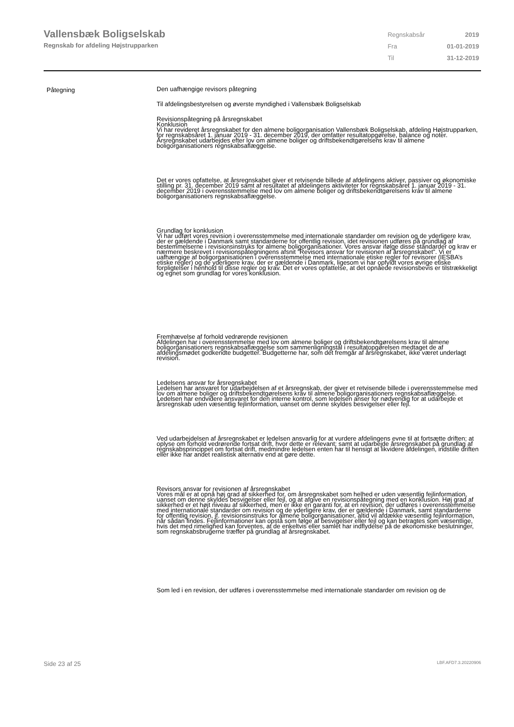Vallensbæk Boligselskab
Regnskab for afdeling Højstrupparken
| Regnskabsår | 2019 |
| Fra | 01-01-2019 |
| Til | 31-12-2019 |
Påtegning
Den uafhængige revisors påtegning
Til afdelingsbestyrelsen og øverste myndighed i Vallensbæk Boligselskab
Revisionspåtegning på årsregnskabet
Konklusion
Vi har revideret årsregnskabet for den almene boligorganisation Vallensbæk Boligselskab, afdeling Højstrupparken, for regnskabsåret 1. januar 2019 - 31. december 2019, der omfatter resultatopgørelse, balance og noter. Årsregnskabet udarbejdes efter lov om almene boliger og driftsbekendtgørelsens krav til almene boligorganisationers regnskabsaflæggelse.
Det er vores opfattelse, at årsregnskabet giver et retvisende billede af afdelingens aktiver, passiver og økonomiske stilling pr. 31. december 2019 samt af resultatet af afdelingens aktiviteter for regnskabsåret 1. januar 2019 - 31. december 2019 i overensstemmelse med lov om almene boliger og driftsbekendtgørelsens krav til almene boligorganisationers regnskabsaflæggelse.
Grundlag for konklusion
Vi har udført vores revision i overensstemmelse med internationale standarder om revision og de yderligere krav, der er gældende i Danmark samt standarderne for offentlig revision, idet revisionen udføres på grundlag af bestemmelserne i revisionsinstruks for almene boligorganisationer. Vores ansvar ifølge disse standarder og krav er nærmere beskrevet i revisionspåtegningens afsnit ”Revisors ansvar for revisionen af årsregnskabet”. Vi er uafhængige af boligorganisationen i overensstemmelse med internationale etiske regler for revisorer (IESBA’s etiske regler) og de yderligere krav, der er gældende i Danmark, ligesom vi har opfyldt vores øvrige etiske forpligtelser i henhold til disse regler og krav. Det er vores opfattelse, at det opnåede revisionsbevis er tilstrækkeligt og egnet som grundlag for vores konklusion.
Fremhævelse af forhold vedrørende revisionen
Afdelingen har i overensstemmelse med lov om almene boliger og driftsbekendtgørelsens krav til almene boligorganisationers regnskabsaflæggelse som sammenligningstal i resultatopgørelsen medtaget de af afdelingsmødet godkendte budgetter. Budgetterne har, som det fremgår af årsregnskabet, ikke været underlagt revision.
Ledelsens ansvar for årsregnskabet
Ledelsen har ansvaret for udarbejdelsen af et årsregnskab, der giver et retvisende billede i overensstemmelse med lov om almene boliger og driftsbekendtgørelsens krav til almene boligorganisationers regnskabsaflæggelse. Ledelsen har endvidere ansvaret for den interne kontrol, som ledelsen anser for nødvendig for at udarbejde et årsregnskab uden væsentlig fejlinformation, uanset om denne skyldes besvigelser eller fejl.
Ved udarbejdelsen af årsregnskabet er ledelsen ansvarlig for at vurdere afdelingens evne til at fortsætte driften; at oplyse om forhold vedrørende fortsat drift, hvor dette er relevant; samt at udarbejde årsregnskabet på grundlag af regnskabsprincippet om fortsat drift, medmindre ledelsen enten har til hensigt at likvidere afdelingen, indstille driften eller ikke har andet realistisk alternativ end at gøre dette.
Revisors ansvar for revisionen af årsregnskabet
Vores mål er at opnå høj grad af sikkerhed for, om årsregnskabet som helhed er uden væsentlig fejlinformation, uanset om denne skyldes besvigelser eller fejl, og at afgive en revisionspåtegning med en konklusion. Høj grad af sikkerhed er et højt niveau af sikkerhed, men er ikke en garanti for, at en revision, der udføres i overensstemmelse med internationale standarder om revision og de yderligere krav, der er gældende i Danmark, samt standarderne for offentlig revision, jf. revisionsinstruks for almene boligorganisationer, altid vil afdække væsentlig fejlinformation, når sådan findes. Fejlinformationer kan opstå som følge af besvigelser eller fejl og kan betragtes som væsentlige, hvis det med rimelighed kan forventes, at de enkeltvis eller samlet har indflydelse på de økonomiske beslutninger, som regnskabsbrugerne træffer på grundlag af årsregnskabet.
Som led i en revision, der udføres i overensstemmelse med internationale standarder om revision og de
Side 23 af 25 LBF.AFD7.3.20220906